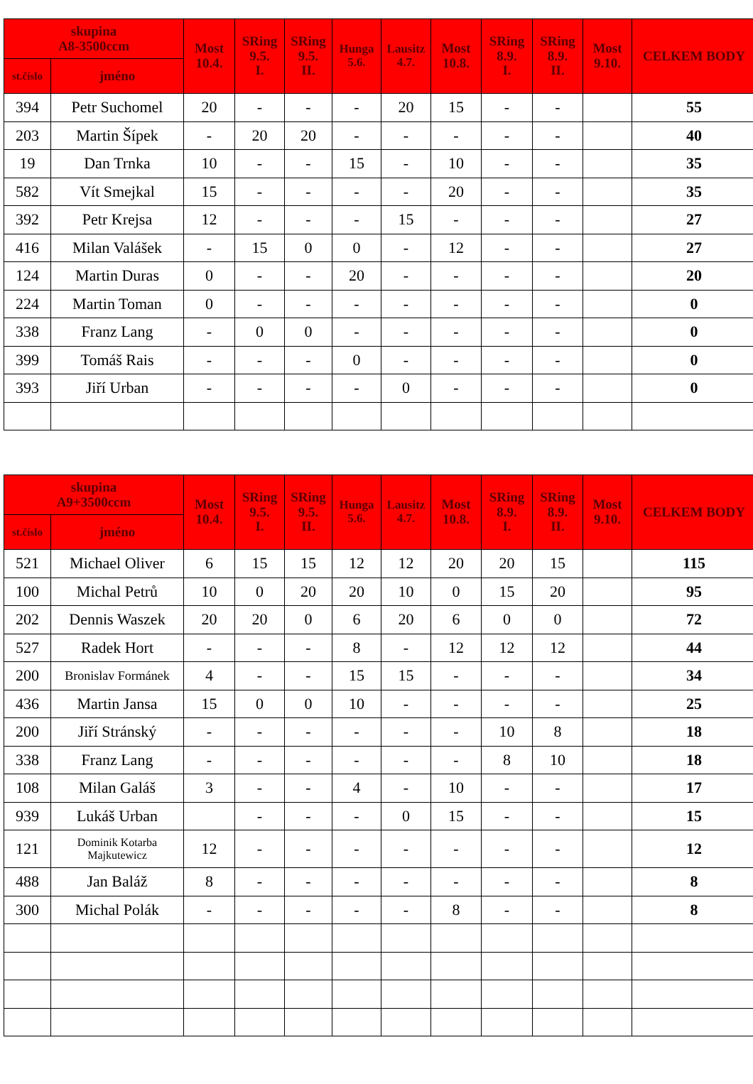| skupina A8-3500ccm | | Most 10.4. | SRing 9.5. I. | SRing 9.5. II. | Hunga 5.6. | Lausitz 4.7. | Most 10.8. | SRing 8.9. I. | SRing 8.9. II. | Most 9.10. | CELKEM BODY |
| --- | --- | --- | --- | --- | --- | --- | --- | --- | --- | --- | --- |
| st.číslo | jméno | | | | | | | | | | |
| 394 | Petr Suchomel | 20 | - | - | - | 20 | 15 | - | - | | 55 |
| 203 | Martin Šípek | - | 20 | 20 | - | - | - | - | - | | 40 |
| 19 | Dan Trnka | 10 | - | - | 15 | - | 10 | - | - | | 35 |
| 582 | Vít Smejkal | 15 | - | - | - | - | 20 | - | - | | 35 |
| 392 | Petr Krejsa | 12 | - | - | - | 15 | - | - | - | | 27 |
| 416 | Milan Valášek | - | 15 | 0 | 0 | - | 12 | - | - | | 27 |
| 124 | Martin Duras | 0 | - | - | 20 | - | - | - | - | | 20 |
| 224 | Martin Toman | 0 | - | - | - | - | - | - | - | | 0 |
| 338 | Franz Lang | - | 0 | 0 | - | - | - | - | - | | 0 |
| 399 | Tomáš Rais | - | - | - | 0 | - | - | - | - | | 0 |
| 393 | Jiří Urban | - | - | - | - | 0 | - | - | - | | 0 |
| skupina A9+3500ccm | | Most 10.4. | SRing 9.5. I. | SRing 9.5. II. | Hunga 5.6. | Lausitz 4.7. | Most 10.8. | SRing 8.9. I. | SRing 8.9. II. | Most 9.10. | CELKEM BODY |
| --- | --- | --- | --- | --- | --- | --- | --- | --- | --- | --- | --- |
| st.číslo | jméno | | | | | | | | | | |
| 521 | Michael Oliver | 6 | 15 | 15 | 12 | 12 | 20 | 20 | 15 | | 115 |
| 100 | Michal Petrů | 10 | 0 | 20 | 20 | 10 | 0 | 15 | 20 | | 95 |
| 202 | Dennis Waszek | 20 | 20 | 0 | 6 | 20 | 6 | 0 | 0 | | 72 |
| 527 | Radek Hort | - | - | - | 8 | - | 12 | 12 | 12 | | 44 |
| 200 | Bronislav Formánek | 4 | - | - | 15 | 15 | - | - | - | | 34 |
| 436 | Martin Jansa | 15 | 0 | 0 | 10 | - | - | - | - | | 25 |
| 200 | Jiří Stránský | - | - | - | - | - | - | 10 | 8 | | 18 |
| 338 | Franz Lang | - | - | - | - | - | - | 8 | 10 | | 18 |
| 108 | Milan Galáš | 3 | - | - | 4 | - | 10 | - | - | | 17 |
| 939 | Lukáš Urban | | - | - | - | 0 | 15 | - | - | | 15 |
| 121 | Dominik Kotarba Majkutewicz | 12 | - | - | - | - | - | - | - | | 12 |
| 488 | Jan Baláž | 8 | - | - | - | - | - | - | - | | 8 |
| 300 | Michal Polák | - | - | - | - | - | 8 | - | - | | 8 |